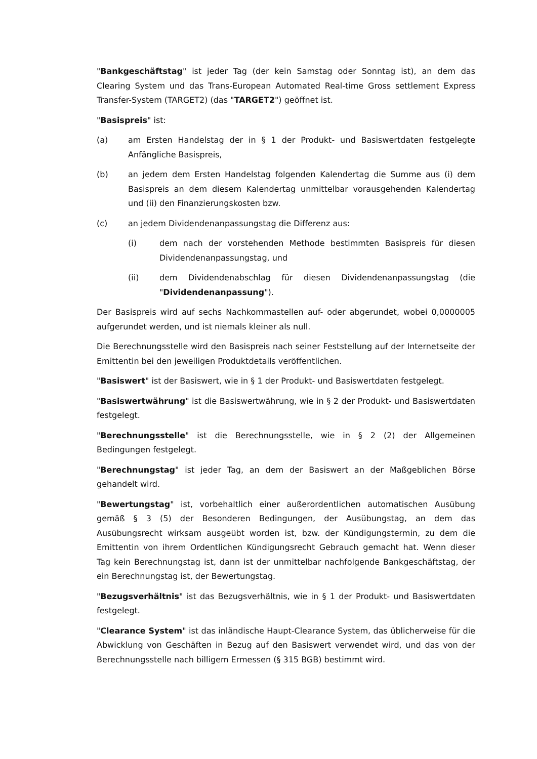"Bankgeschäftstag" ist jeder Tag (der kein Samstag oder Sonntag ist), an dem das Clearing System und das Trans-European Automated Real-time Gross settlement Express Transfer-System (TARGET2) (das "TARGET2") geöffnet ist.
"Basispreis" ist:
(a) am Ersten Handelstag der in § 1 der Produkt- und Basiswertdaten festgelegte Anfängliche Basispreis,
(b) an jedem dem Ersten Handelstag folgenden Kalendertag die Summe aus (i) dem Basispreis an dem diesem Kalendertag unmittelbar vorausgehenden Kalendertag und (ii) den Finanzierungskosten bzw.
(c) an jedem Dividendenanpassungstag die Differenz aus:
(i) dem nach der vorstehenden Methode bestimmten Basispreis für diesen Dividendenanpassungstag, und
(ii) dem Dividendenabschlag für diesen Dividendenanpassungstag (die "Dividendenanpassung").
Der Basispreis wird auf sechs Nachkommastellen auf- oder abgerundet, wobei 0,0000005 aufgerundet werden, und ist niemals kleiner als null.
Die Berechnungsstelle wird den Basispreis nach seiner Feststellung auf der Internetseite der Emittentin bei den jeweiligen Produktdetails veröffentlichen.
"Basiswert" ist der Basiswert, wie in § 1 der Produkt- und Basiswertdaten festgelegt.
"Basiswertwährung" ist die Basiswertwährung, wie in § 2 der Produkt- und Basiswertdaten festgelegt.
"Berechnungsstelle" ist die Berechnungsstelle, wie in § 2 (2) der Allgemeinen Bedingungen festgelegt.
"Berechnungstag" ist jeder Tag, an dem der Basiswert an der Maßgeblichen Börse gehandelt wird.
"Bewertungstag" ist, vorbehaltlich einer außerordentlichen automatischen Ausübung gemäß § 3 (5) der Besonderen Bedingungen, der Ausübungstag, an dem das Ausübungsrecht wirksam ausgeübt worden ist, bzw. der Kündigungstermin, zu dem die Emittentin von ihrem Ordentlichen Kündigungsrecht Gebrauch gemacht hat. Wenn dieser Tag kein Berechnungstag ist, dann ist der unmittelbar nachfolgende Bankgeschäftstag, der ein Berechnungstag ist, der Bewertungstag.
"Bezugsverhältnis" ist das Bezugsverhältnis, wie in § 1 der Produkt- und Basiswertdaten festgelegt.
"Clearance System" ist das inländische Haupt-Clearance System, das üblicherweise für die Abwicklung von Geschäften in Bezug auf den Basiswert verwendet wird, und das von der Berechnungsstelle nach billigem Ermessen (§ 315 BGB) bestimmt wird.